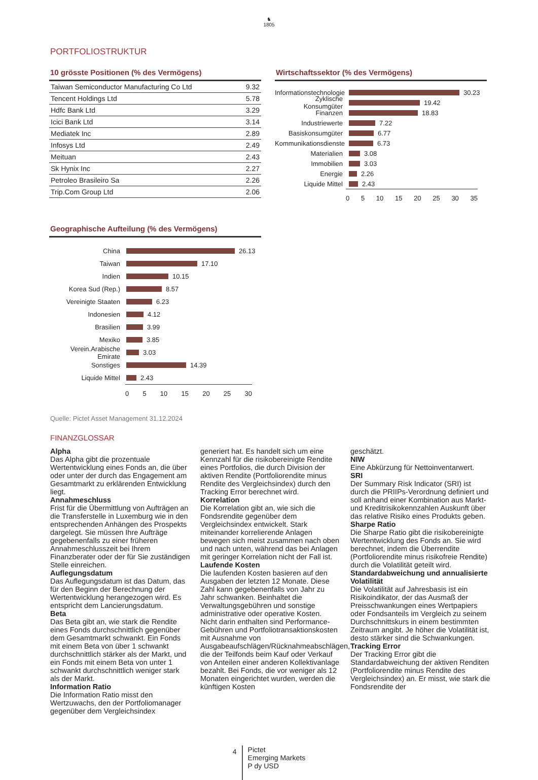♞
1805
PORTFOLIOSTRUKTUR
10 grösste Positionen (% des Vermögens)
| Taiwan Semiconductor Manufacturing Co Ltd | 9.32 |
| Tencent Holdings Ltd | 5.78 |
| Hdfc Bank Ltd | 3.29 |
| Icici Bank Ltd | 3.14 |
| Mediatek Inc | 2.89 |
| Infosys Ltd | 2.49 |
| Meituan | 2.43 |
| Sk Hynix Inc | 2.27 |
| Petroleo Brasileiro Sa | 2.26 |
| Trip.Com Group Ltd | 2.06 |
Wirtschaftssektor (% des Vermögens)
Informationstechnologie 30.23
Zyklische Konsumgüter 19.42
Finanzen 18.83
Industriewerte 7.22
Basiskonsumgüter 6.77
Kommunikationsdienste 6.73
Materialien 3.08
Immobilien 3.03
Energie 2.26
Liquide Mittel 2.43
0 5 10 15 20 25 30 35
Geographische Aufteilung (% des Vermögens)
China 26.13
Taiwan 17.10
Indien 10.15
Korea Sud (Rep.) 8.57
Vereinigte Staaten 6.23
Indonesien 4.12
Brasilien 3.99
Mexiko 3.85
Verein.Arabische Emirate 3.03
Sonstiges 14.39
Liquide Mittel 2.43
0 5 10 15 20 25 30
Quelle: Pictet Asset Management 31.12.2024
FINANZGLOSSAR
Alpha
Das Alpha gibt die prozentuale Wertentwicklung eines Fonds an, die über oder unter der durch das Engagement am Gesamtmarkt zu erklärenden Entwicklung liegt.
Annahmeschluss
Frist für die Übermittlung von Aufträgen an die Transferstelle in Luxemburg wie in den entsprechenden Anhängen des Prospekts dargelegt. Sie müssen Ihre Aufträge gegebenenfalls zu einer früheren Annahmeschlusszeit bei Ihrem Finanzberater oder der für Sie zuständigen Stelle einreichen.
Auflegungsdatum
Das Auflegungsdatum ist das Datum, das für den Beginn der Berechnung der Wertentwicklung herangezogen wird. Es entspricht dem Lancierungsdatum.
Beta
Das Beta gibt an, wie stark die Rendite eines Fonds durchschnittlich gegenüber dem Gesamtmarkt schwankt. Ein Fonds mit einem Beta von über 1 schwankt durchschnittlich stärker als der Markt, und ein Fonds mit einem Beta von unter 1 schwankt durchschnittlich weniger stark als der Markt.
Information Ratio
Die Information Ratio misst den Wertzuwachs, den der Portfoliomanager gegenüber dem Vergleichsindex
generiert hat. Es handelt sich um eine Kennzahl für die risikobereinigte Rendite eines Portfolios, die durch Division der aktiven Rendite (Portfoliorendite minus Rendite des Vergleichsindex) durch den Tracking Error berechnet wird.
Korrelation
Die Korrelation gibt an, wie sich die Fondsrendite gegenüber dem Vergleichsindex entwickelt. Stark miteinander korrelierende Anlagen bewegen sich meist zusammen nach oben und nach unten, während das bei Anlagen mit geringer Korrelation nicht der Fall ist.
Laufende Kosten
Die laufenden Kosten basieren auf den Ausgaben der letzten 12 Monate. Diese Zahl kann gegebenenfalls von Jahr zu Jahr schwanken. Beinhaltet die Verwaltungsgebühren und sonstige administrative oder operative Kosten. Nicht darin enthalten sind Performance-Gebühren und Portfoliotransaktionskosten mit Ausnahme von Ausgabeaufschlägen/Rücknahmeabschlägen, die der Teilfonds beim Kauf oder Verkauf von Anteilen einer anderen Kollektivanlage bezahlt. Bei Fonds, die vor weniger als 12 Monaten eingerichtet wurden, werden die künftigen Kosten
geschätzt.
NIW
Eine Abkürzung für Nettoinventarwert.
SRI
Der Summary Risk Indicator (SRI) ist durch die PRIIPs-Verordnung definiert und soll anhand einer Kombination aus Markt- und Kreditrisikokennzahlen Auskunft über das relative Risiko eines Produkts geben.
Sharpe Ratio
Die Sharpe Ratio gibt die risikobereinigte Wertentwicklung des Fonds an. Sie wird berechnet, indem die Überrendite (Portfoliorendite minus risikofreie Rendite) durch die Volatilität geteilt wird.
Standardabweichung und annualisierte Volatilität
Die Volatilität auf Jahresbasis ist ein Risikoindikator, der das Ausmaß der Preisschwankungen eines Wertpapiers oder Fondsanteils im Vergleich zu seinem Durchschnittskurs in einem bestimmten Zeitraum angibt. Je höher die Volatilität ist, desto stärker sind die Schwankungen.
Tracking Error
Der Tracking Error gibt die Standardabweichung der aktiven Renditen (Portfoliorendite minus Rendite des Vergleichsindex) an. Er misst, wie stark die Fondsrendite der
4 Pictet
Emerging Markets
P dy USD